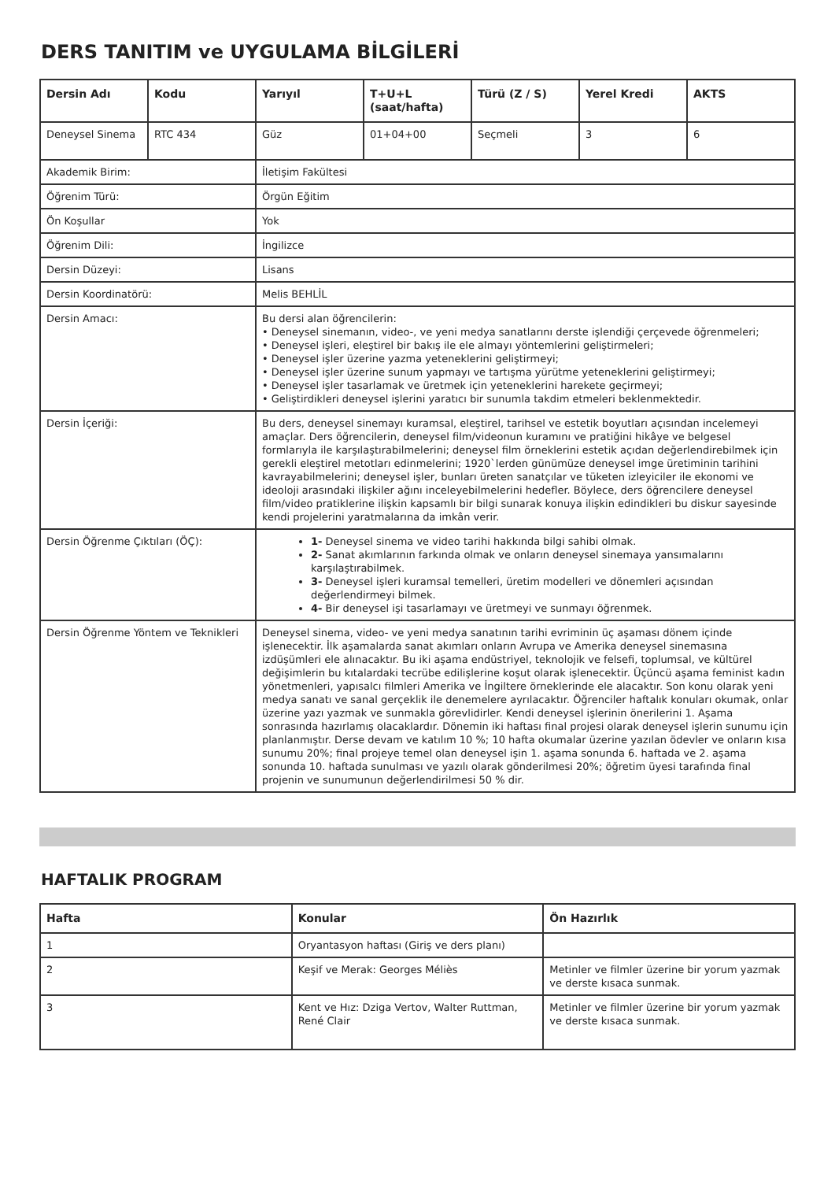DERS TANITIM ve UYGULAMA BİLGİLERİ
| Dersin Adı | Kodu | Yarıyıl | T+U+L (saat/hafta) | Türü (Z / S) | Yerel Kredi | AKTS |
| --- | --- | --- | --- | --- | --- | --- |
| Deneysel Sinema | RTC 434 | Güz | 01+04+00 | Seçmeli | 3 | 6 |
| Akademik Birim: | | İletişim Fakültesi | | | | |
| Öğrenim Türü: | | Örgün Eğitim | | | | |
| Ön Koşullar | | Yok | | | | |
| Öğrenim Dili: | | İngilizce | | | | |
| Dersin Düzeyi: | | Lisans | | | | |
| Dersin Koordinatörü: | | Melis BEHLİL | | | | |
| Dersin Amacı: | | Bu dersi alan öğrencilerin: • Deneysel sinemanın, video-, ve yeni medya sanatlarını derste işlendiği çerçevede öğrenmeleri; • Deneysel işleri, eleştirel bir bakış ile ele almayı yöntemlerini geliştirmeleri; • Deneysel işler üzerine yazma yeteneklerini geliştirmeyi; • Deneysel işler üzerine sunum yapmayı ve tartışma yürütme yeteneklerini geliştirmeyi; • Deneysel işler tasarlamak ve üretmek için yeteneklerini harekete geçirmeyi; • Geliştirdikleri deneysel işlerini yaratıcı bir sunumla takdim etmeleri beklenmektedir. | | | | |
| Dersin İçeriği: | | Bu ders, deneysel sinemayı kuramsal, eleştirel, tarihsel ve estetik boyutları açısından incelemeyi amaçlar. Ders öğrencilerin, deneysel film/videonun kuramını ve pratiğini hikâye ve belgesel formlarıyla ile karşılaştırabilmelerini; deneysel film örneklerini estetik açıdan değerlendirebilmek için gerekli eleştirel metotları edinmelerini; 1920`lerden günümüze deneysel imge üretiminin tarihini kavrayabilmelerini; deneysel işler, bunları üreten sanatçılar ve tüketen izleyiciler ile ekonomi ve ideoloji arasındaki ilişkiler ağını inceleyebilmelerini hedefler. Böylece, ders öğrencilere deneysel film/video pratiklerine ilişkin kapsamlı bir bilgi sunarak konuya ilişkin edindikleri bu diskur sayesinde kendi projelerini yaratmalarına da imkân verir. | | | | |
| Dersin Öğrenme Çıktıları (ÖÇ): | | 1- Deneysel sinema ve video tarihi hakkında bilgi sahibi olmak. 2- Sanat akımlarının farkında olmak ve onların deneysel sinemaya yansımalarını karşılaştırabilmek. 3- Deneysel işleri kuramsal temelleri, üretim modelleri ve dönemleri açısından değerlendirmeyi bilmek. 4- Bir deneysel işi tasarlamayı ve üretmeyi ve sunmayı öğrenmek. | | | | |
| Dersin Öğrenme Yöntem ve Teknikleri | | Deneysel sinema, video- ve yeni medya sanatının tarihi evriminin üç aşaması dönem içinde işlenecektir. İlk aşamalarda sanat akımları onların Avrupa ve Amerika deneysel sinemasına izdüşümleri ele alınacaktır. Bu iki aşama endüstriyel, teknolojik ve felsefi, toplumsal, ve kültürel değişimlerin bu kıtalardaki tecrübe edilişlerine koşut olarak işlenecektir. Üçüncü aşama feminist kadın yönetmenleri, yapısalcı filmleri Amerika ve İngiltere örneklerinde ele alacaktır. Son konu olarak yeni medya sanatı ve sanal gerçeklik ile denemelere ayrılacaktır. Öğrenciler haftalık konuları okumak, onlar üzerine yazı yazmak ve sunmakla görevlidirler. Kendi deneysel işlerinin önerilerini 1. Aşama sonrasında hazırlamış olacaklardır. Dönemin iki haftası final projesi olarak deneysel işlerin sunumu için planlanmıştır. Derse devam ve katılım 10 %; 10 hafta okumalar üzerine yazılan ödevler ve onların kısa sunumu 20%; final projeye temel olan deneysel işin 1. aşama sonunda 6. haftada ve 2. aşama sonunda 10. haftada sunulması ve yazılı olarak gönderilmesi 20%; öğretim üyesi tarafında final projenin ve sunumunun değerlendirilmesi 50 % dir. | | | | |
HAFTALIK PROGRAM
| Hafta | Konular | Ön Hazırlık |
| --- | --- | --- |
| 1 | Oryantasyon haftası (Giriş ve ders planı) | |
| 2 | Keşif ve Merak: Georges Méliès | Metinler ve filmler üzerine bir yorum yazmak ve derste kısaca sunmak. |
| 3 | Kent ve Hız: Dziga Vertov, Walter Ruttman, René Clair | Metinler ve filmler üzerine bir yorum yazmak ve derste kısaca sunmak. |